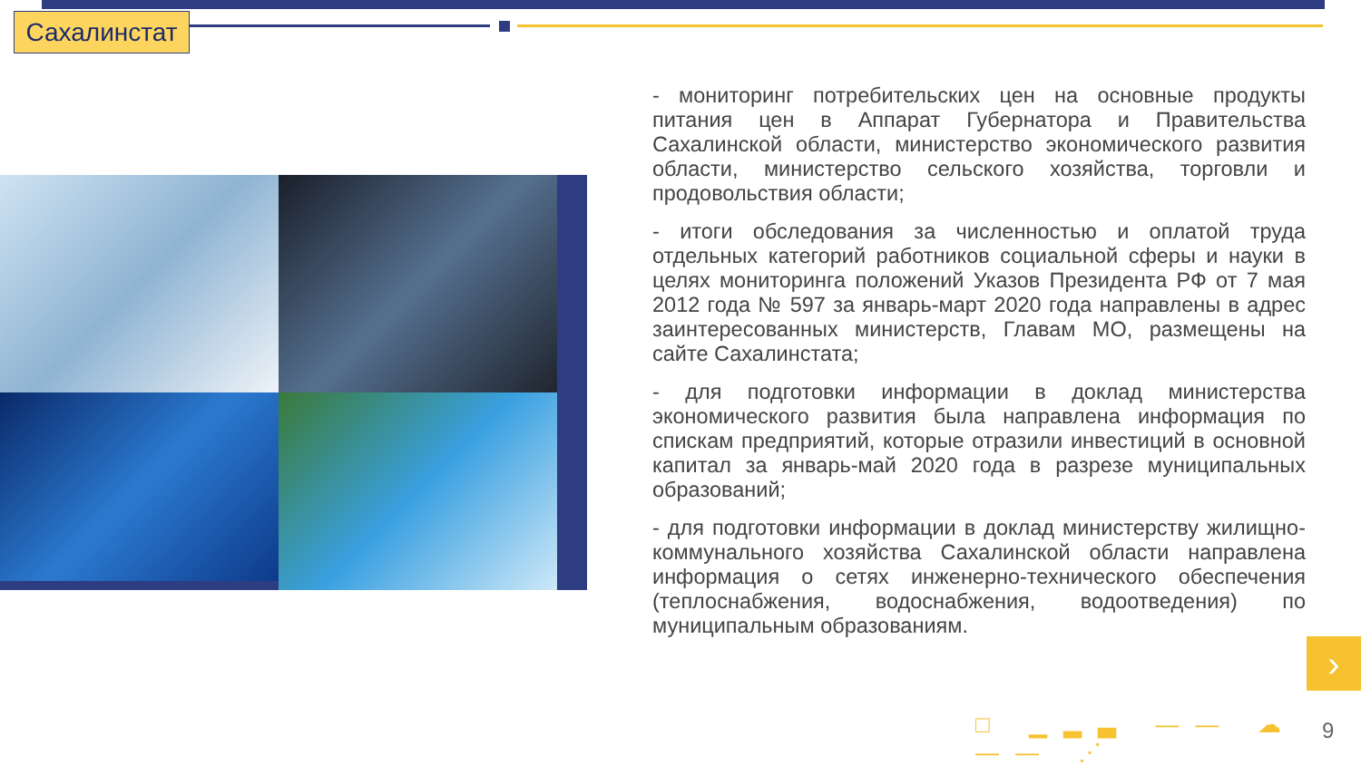Сахалинстат
- мониторинг потребительских цен на основные продукты питания цен в Аппарат Губернатора и Правительства Сахалинской области, министерство экономического развития области, министерство сельского хозяйства, торговли и продовольствия области;
- итоги обследования за численностью и оплатой труда отдельных категорий работников социальной сферы и науки в целях мониторинга положений Указов Президента РФ от 7 мая 2012 года № 597 за январь-март 2020 года направлены в адрес заинтересованных министерств, Главам МО, размещены на сайте Сахалинстата;
- для подготовки информации в доклад министерства экономического развития была направлена информация по спискам предприятий, которые отразили инвестиций в основной капитал за январь-май 2020 года в разрезе муниципальных образований;
- для подготовки информации в доклад министерству жилищно-коммунального хозяйства Сахалинской области направлена информация о сетях инженерно-технического обеспечения (теплоснабжения, водоснабжения, водоотведения) по муниципальным образованиям.
›
□ ▁▂▃ —— ☁ —— ⋰ 9